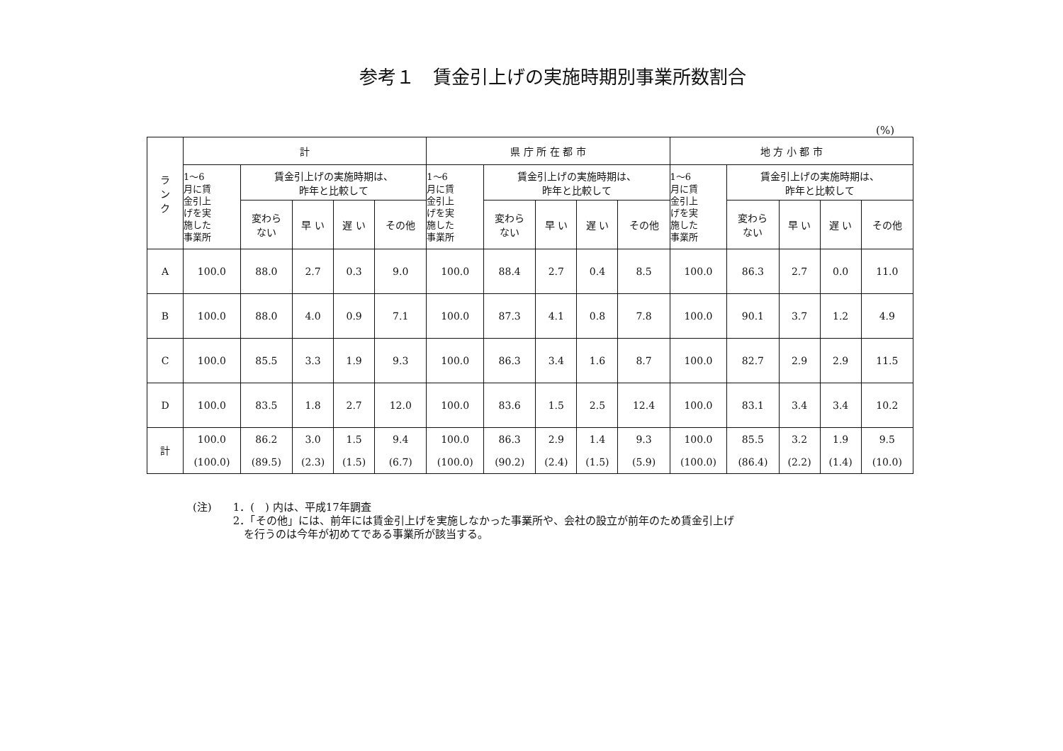参考１　賃金引上げの実施時期別事業所数割合
(%)
| ラ ン ク | 計 | | | | | 県 庁 所 在 都 市 | | | | | 地 方 小 都 市 | | | | |
| --- | --- | --- | --- | --- | --- | --- | --- | --- | --- | --- | --- | --- | --- | --- | --- |
| | 1～6 月に賃 金引上 げを実 施した 事業所 | 賃金引上げの実施時期は、 昨年と比較して | | | | 1～6 月に賃 金引上 げを実 施した 事業所 | 賃金引上げの実施時期は、 昨年と比較して | | | | 1～6 月に賃 金引上 げを実 施した 事業所 | 賃金引上げの実施時期は、 昨年と比較して | | | |
| | | 変わら ない | 早 い | 遅 い | その他 | | 変わら ない | 早 い | 遅 い | その他 | | 変わら ない | 早 い | 遅 い | その他 |
| A | 100.0 | 88.0 | 2.7 | 0.3 | 9.0 | 100.0 | 88.4 | 2.7 | 0.4 | 8.5 | 100.0 | 86.3 | 2.7 | 0.0 | 11.0 |
| B | 100.0 | 88.0 | 4.0 | 0.9 | 7.1 | 100.0 | 87.3 | 4.1 | 0.8 | 7.8 | 100.0 | 90.1 | 3.7 | 1.2 | 4.9 |
| C | 100.0 | 85.5 | 3.3 | 1.9 | 9.3 | 100.0 | 86.3 | 3.4 | 1.6 | 8.7 | 100.0 | 82.7 | 2.9 | 2.9 | 11.5 |
| D | 100.0 | 83.5 | 1.8 | 2.7 | 12.0 | 100.0 | 83.6 | 1.5 | 2.5 | 12.4 | 100.0 | 83.1 | 3.4 | 3.4 | 10.2 |
| 計 | 100.0 (100.0) | 86.2 (89.5) | 3.0 (2.3) | 1.5 (1.5) | 9.4 (6.7) | 100.0 (100.0) | 86.3 (90.2) | 2.9 (2.4) | 1.4 (1.5) | 9.3 (5.9) | 100.0 (100.0) | 85.5 (86.4) | 3.2 (2.2) | 1.9 (1.4) | 9.5 (10.0) |
(注) 1．(　) 内は、平成17年調査
2．「その他」には、前年には賃金引上げを実施しなかった事業所や、会社の設立が前年のため賃金引上げ
　を行うのは今年が初めてである事業所が該当する。